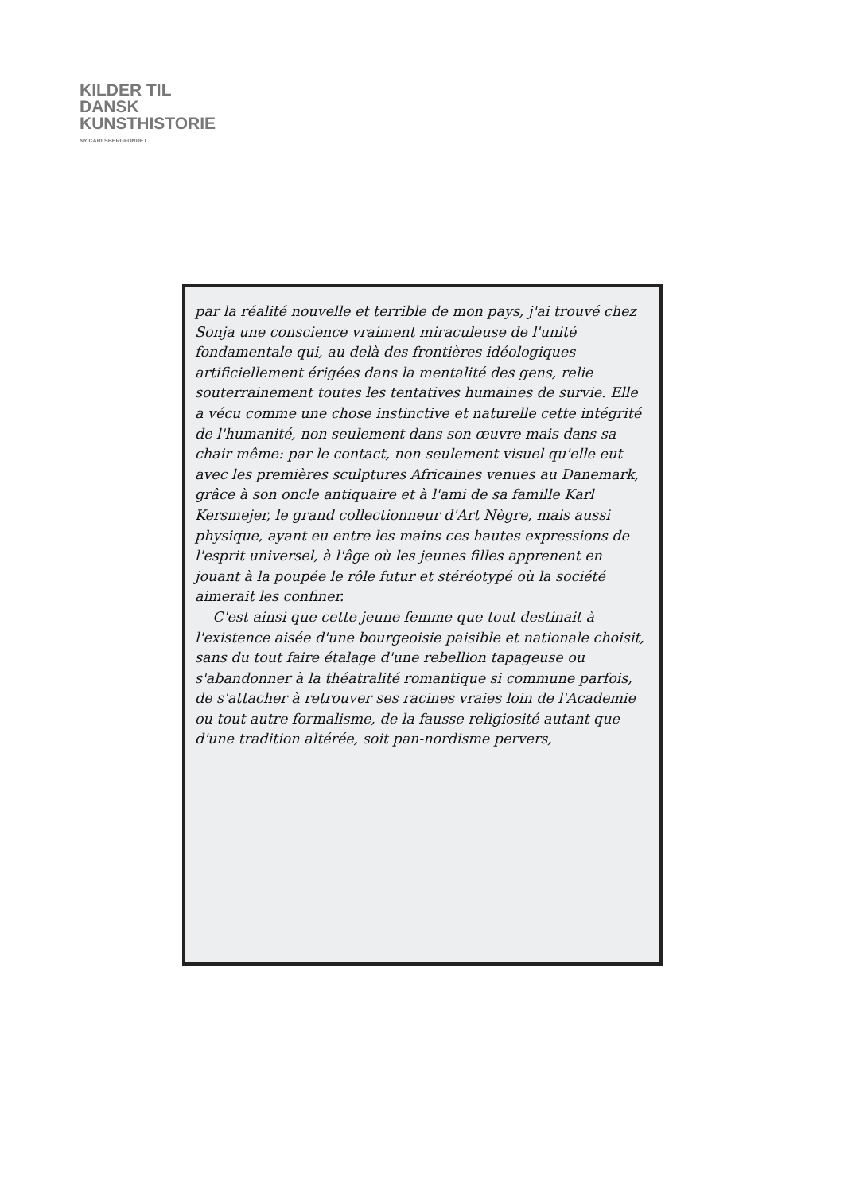KILDER TIL
DANSK
KUNSTHISTORIE
NY CARLSBERGFONDET
par la réalité nouvelle et terrible de mon pays, j'ai trouvé chez Sonja une conscience vraiment miraculeuse de l'unité fondamentale qui, au delà des frontières idéologiques artificiellement érigées dans la mentalité des gens, relie souterrainement toutes les tentatives humaines de survie. Elle a vécu comme une chose instinctive et naturelle cette intégrité de l'humanité, non seulement dans son œuvre mais dans sa chair même: par le contact, non seulement visuel qu'elle eut avec les premières sculptures Africaines venues au Danemark, grâce à son oncle antiquaire et à l'ami de sa famille Karl Kersmejer, le grand collectionneur d'Art Nègre, mais aussi physique, ayant eu entre les mains ces hautes expressions de l'esprit universel, à l'âge où les jeunes filles apprenent en jouant à la poupée le rôle futur et stéréotypé où la société aimerait les confiner.
C'est ainsi que cette jeune femme que tout destinait à l'existence aisée d'une bourgeoisie paisible et nationale choisit, sans du tout faire étalage d'une rebellion tapageuse ou s'abandonner à la théatralité romantique si commune parfois, de s'attacher à retrouver ses racines vraies loin de l'Academie ou tout autre formalisme, de la fausse religiosité autant que d'une tradition altérée, soit pan-nordisme pervers,